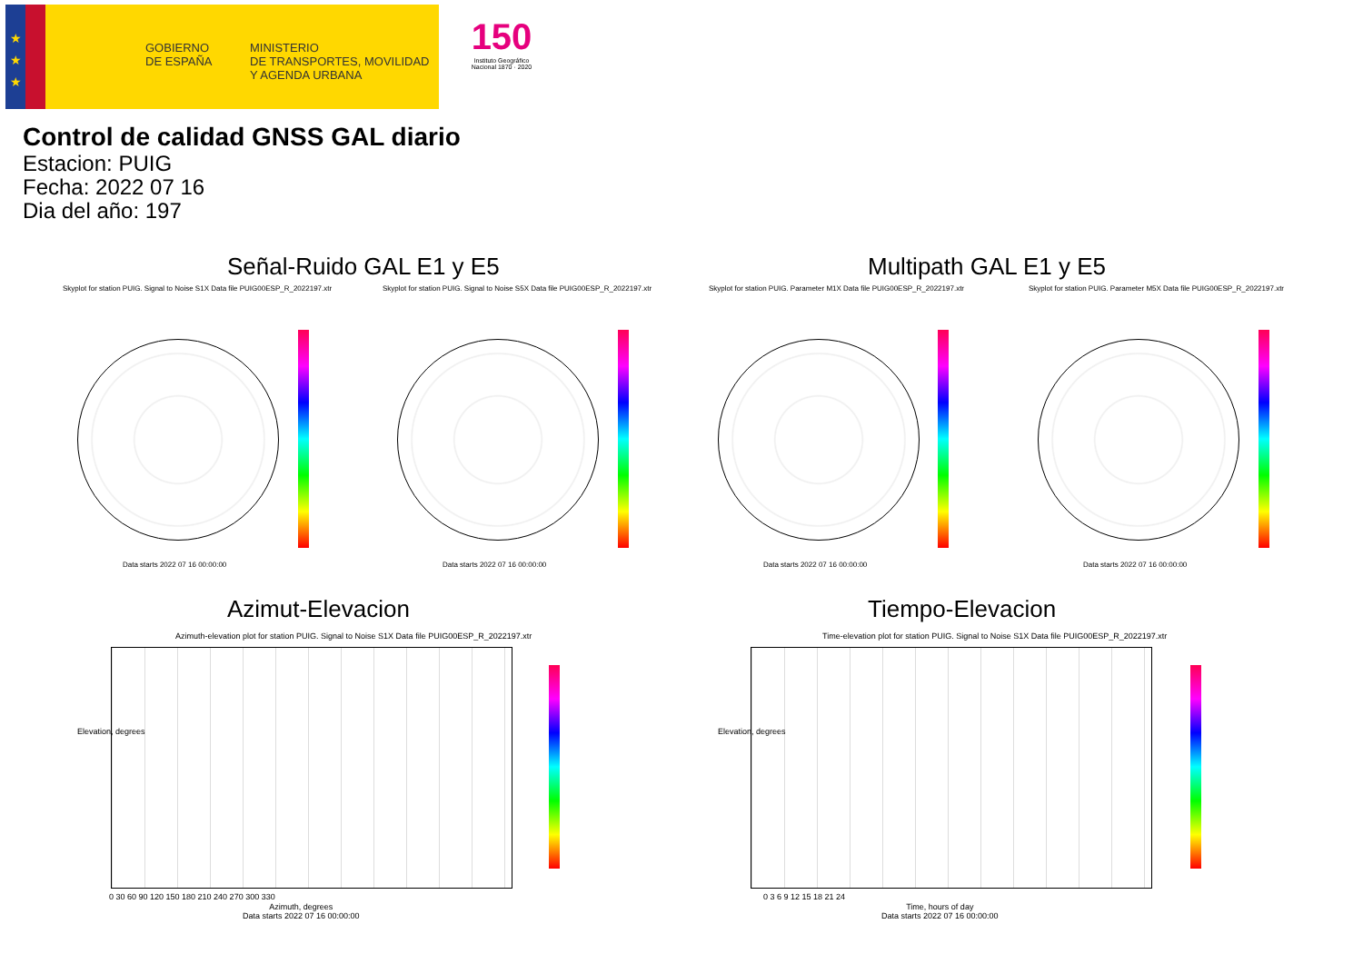★
★
★
GOBIERNO
DE ESPAÑA
MINISTERIO
DE TRANSPORTES, MOVILIDAD
Y AGENDA URBANA
150
Instituto Geográfico Nacional 1870 · 2020
Control de calidad GNSS GAL diario
Estacion: PUIG
Fecha: 2022 07 16
Dia del año: 197
Señal-Ruido GAL E1 y E5 Multipath GAL E1 y E5
Skyplot for station PUIG. Signal to Noise S1X Data file PUIG00ESP_R_2022197.xtr
Skyplot for station PUIG. Signal to Noise S5X Data file PUIG00ESP_R_2022197.xtr
Skyplot for station PUIG. Parameter M1X Data file PUIG00ESP_R_2022197.xtr
Skyplot for station PUIG. Parameter M5X Data file PUIG00ESP_R_2022197.xtr
Data starts 2022 07 16 00:00:00
Data starts 2022 07 16 00:00:00
Data starts 2022 07 16 00:00:00
Data starts 2022 07 16 00:00:00
Azimut-Elevacion Tiempo-Elevacion
Azimuth-elevation plot for station PUIG. Signal to Noise S1X Data file PUIG00ESP_R_2022197.xtr
Time-elevation plot for station PUIG. Signal to Noise S1X Data file PUIG00ESP_R_2022197.xtr
0 30 60 90 120 150 180 210 240 270 300 330
Azimuth, degrees
Data starts 2022 07 16 00:00:00
0 3 6 9 12 15 18 21 24
Time, hours of day
Data starts 2022 07 16 00:00:00
Elevation, degrees Elevation, degrees